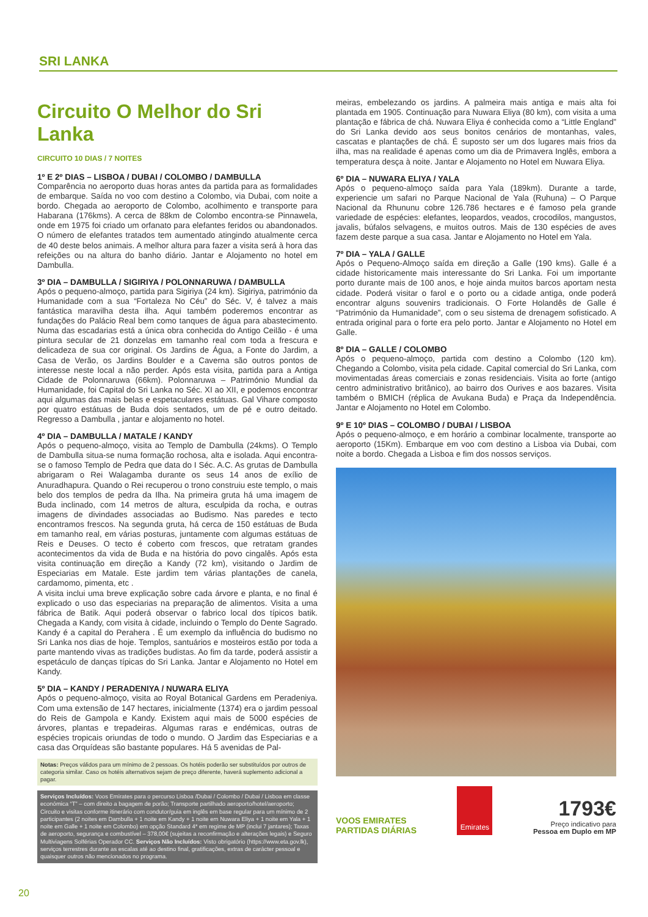SRI LANKA
Circuito O Melhor do Sri Lanka
CIRCUITO 10 DIAS / 7 NOITES
1º E 2º DIAS – LISBOA / DUBAI / COLOMBO / DAMBULLA
Comparência no aeroporto duas horas antes da partida para as formalidades de embarque. Saída no voo com destino a Colombo, via Dubai, com noite a bordo. Chegada ao aeroporto de Colombo, acolhimento e transporte para Habarana (176kms). A cerca de 88km de Colombo encontra-se Pinnawela, onde em 1975 foi criado um orfanato para elefantes feridos ou abandonados. O número de elefantes tratados tem aumentado atingindo atualmente cerca de 40 deste belos animais. A melhor altura para fazer a visita será à hora das refeições ou na altura do banho diário. Jantar e Alojamento no hotel em Dambulla.
3º DIA – DAMBULLA / SIGIRIYA / POLONNARUWA / DAMBULLA
Após o pequeno-almoço, partida para Sigiriya (24 km). Sigiriya, património da Humanidade com a sua “Fortaleza No Céu” do Séc. V, é talvez a mais fantástica maravilha desta ilha. Aqui também poderemos encontrar as fundações do Palácio Real bem como tanques de água para abastecimento. Numa das escadarias está a única obra conhecida do Antigo Ceilão - é uma pintura secular de 21 donzelas em tamanho real com toda a frescura e delicadeza de sua cor original. Os Jardins de Água, a Fonte do Jardim, a Casa de Verão, os Jardins Boulder e a Caverna são outros pontos de interesse neste local a não perder. Após esta visita, partida para a Antiga Cidade de Polonnaruwa (66km). Polonnaruwa – Património Mundial da Humanidade, foi Capital do Sri Lanka no Séc. XI ao XII, e podemos encontrar aqui algumas das mais belas e espetaculares estátuas. Gal Vihare composto por quatro estátuas de Buda dois sentados, um de pé e outro deitado. Regresso a Dambulla , jantar e alojamento no hotel.
4º DIA – DAMBULLA / MATALE / KANDY
Após o pequeno-almoço, visita ao Templo de Dambulla (24kms). O Templo de Dambulla situa-se numa formação rochosa, alta e isolada. Aqui encontra-se o famoso Templo de Pedra que data do I Séc. A.C. As grutas de Dambulla abrigaram o Rei Walagamba durante os seus 14 anos de exílio de Anuradhapura. Quando o Rei recuperou o trono construiu este templo, o mais belo dos templos de pedra da Ilha. Na primeira gruta há uma imagem de Buda inclinado, com 14 metros de altura, esculpida da rocha, e outras imagens de divindades associadas ao Budismo. Nas paredes e tecto encontramos frescos. Na segunda gruta, há cerca de 150 estátuas de Buda em tamanho real, em várias posturas, juntamente com algumas estátuas de Reis e Deuses. O tecto é coberto com frescos, que retratam grandes acontecimentos da vida de Buda e na história do povo cingalês. Após esta visita continuação em direção a Kandy (72 km), visitando o Jardim de Especiarias em Matale. Este jardim tem várias plantações de canela, cardamomo, pimenta, etc .
A visita inclui uma breve explicação sobre cada árvore e planta, e no final é explicado o uso das especiarias na preparação de alimentos. Visita a uma fábrica de Batik. Aqui poderá observar o fabrico local dos típicos batik. Chegada a Kandy, com visita à cidade, incluindo o Templo do Dente Sagrado. Kandy é a capital do Perahera . É um exemplo da influência do budismo no Sri Lanka nos dias de hoje. Templos, santuários e mosteiros estão por toda a parte mantendo vivas as tradições budistas. Ao fim da tarde, poderá assistir a espetáculo de danças típicas do Sri Lanka. Jantar e Alojamento no Hotel em Kandy.
5º DIA – KANDY / PERADENIYA / NUWARA ELIYA
Após o pequeno-almoço, visita ao Royal Botanical Gardens em Peradeniya. Com uma extensão de 147 hectares, inicialmente (1374) era o jardim pessoal do Reis de Gampola e Kandy. Existem aqui mais de 5000 espécies de árvores, plantas e trepadeiras. Algumas raras e endémicas, outras de espécies tropicais oriundas de todo o mundo. O Jardim das Especiarias e a casa das Orquídeas são bastante populares. Há 5 avenidas de Pal-
Notas: Preços válidos para um mínimo de 2 pessoas. Os hotéis poderão ser substituídos por outros de categoria similar. Caso os hotéis alternativos sejam de preço diferente, haverá suplemento adicional a pagar.
Serviços Incluídos: Voos Emirates para o percurso Lisboa /Dubai / Colombo / Dubai / Lisboa em classe económica “T” – com direito a bagagem de porão; Transporte partilhado aeroporto/hotel/aeroporto; Circuito e visitas conforme itinerário com condutor/guia em inglês em base regular para um mínimo de 2 participantes (2 noites em Dambulla + 1 noite em Kandy + 1 noite em Nuwara Eliya + 1 noite em Yala + 1 noite em Galle + 1 noite em Colombo) em opção Standard 4* em regime de MP (inclui 7 jantares); Taxas de aeroporto, segurança e combustível – 378,00€ (sujeitas a reconfirmação e alterações legais) e Seguro Multiviagens Solférias Operador CC. Serviços Não Incluídos: Visto obrigatório (https://www.eta.gov.lk), serviços terrestres durante as escalas até ao destino final, gratificações, extras de carácter pessoal e quaisquer outros não mencionados no programa.
meiras, embelezando os jardins. A palmeira mais antiga e mais alta foi plantada em 1905. Continuação para Nuwara Eliya (80 km), com visita a uma plantação e fábrica de chá. Nuwara Eliya é conhecida como a “Little England” do Sri Lanka devido aos seus bonitos cenários de montanhas, vales, cascatas e plantações de chá. É suposto ser um dos lugares mais frios da ilha, mas na realidade é apenas como um dia de Primavera Inglês, embora a temperatura desça à noite. Jantar e Alojamento no Hotel em Nuwara Eliya.
6º DIA – NUWARA ELIYA / YALA
Após o pequeno-almoço saída para Yala (189km). Durante a tarde, experiencie um safari no Parque Nacional de Yala (Ruhuna) – O Parque Nacional da Rhununu cobre 126.786 hectares e é famoso pela grande variedade de espécies: elefantes, leopardos, veados, crocodilos, mangustos, javalis, búfalos selvagens, e muitos outros. Mais de 130 espécies de aves fazem deste parque a sua casa. Jantar e Alojamento no Hotel em Yala.
7º DIA – YALA / GALLE
Após o Pequeno-Almoço saída em direção a Galle (190 kms). Galle é a cidade historicamente mais interessante do Sri Lanka. Foi um importante porto durante mais de 100 anos, e hoje ainda muitos barcos aportam nesta cidade. Poderá visitar o farol e o porto ou a cidade antiga, onde poderá encontrar alguns souvenirs tradicionais. O Forte Holandês de Galle é “Património da Humanidade”, com o seu sistema de drenagem sofisticado. A entrada original para o forte era pelo porto. Jantar e Alojamento no Hotel em Galle.
8º DIA – GALLE / COLOMBO
Após o pequeno-almoço, partida com destino a Colombo (120 km). Chegando a Colombo, visita pela cidade. Capital comercial do Sri Lanka, com movimentadas áreas comerciais e zonas residenciais. Visita ao forte (antigo centro administrativo britânico), ao bairro dos Ourives e aos bazares. Visita também o BMICH (réplica de Avukana Buda) e Praça da Independência. Jantar e Alojamento no Hotel em Colombo.
9º E 10º DIAS – COLOMBO / DUBAI / LISBOA
Após o pequeno-almoço, e em horário a combinar localmente, transporte ao aeroporto (15Km). Embarque em voo com destino a Lisboa via Dubai, com noite a bordo. Chegada a Lisboa e fim dos nossos serviços.
VOOS EMIRATES
PARTIDAS DIÁRIAS
Emirates
1793€
Preço indicativo para
Pessoa em Duplo em MP
20